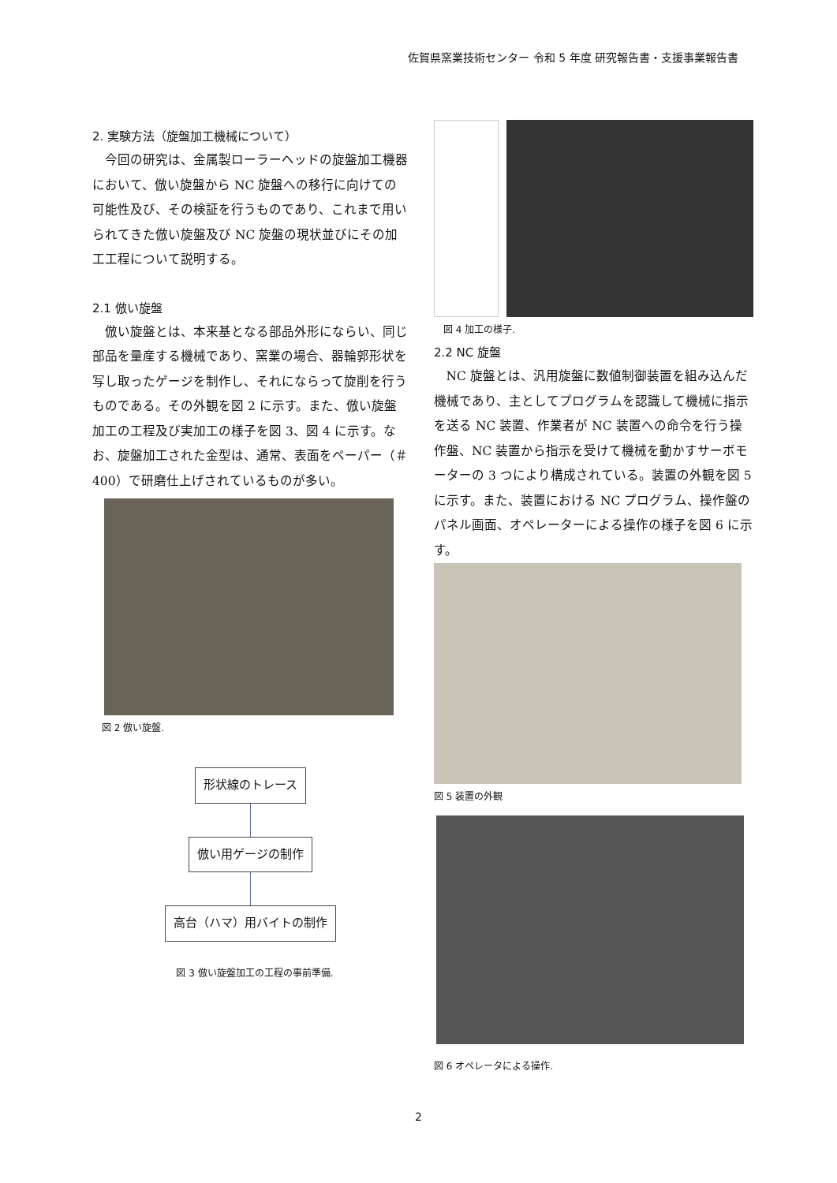佐賀県窯業技術センター 令和 5 年度 研究報告書・支援事業報告書
2. 実験方法（旋盤加工機械について）
今回の研究は、金属製ローラーヘッドの旋盤加工機器において、倣い旋盤から NC 旋盤への移行に向けての可能性及び、その検証を行うものであり、これまで用いられてきた倣い旋盤及び NC 旋盤の現状並びにその加工工程について説明する。
2.1 倣い旋盤
倣い旋盤とは、本来基となる部品外形にならい、同じ部品を量産する機械であり、窯業の場合、器輪郭形状を写し取ったゲージを制作し、それにならって旋削を行うものである。その外観を図 2 に示す。また、倣い旋盤加工の工程及び実加工の様子を図 3、図 4 に示す。なお、旋盤加工された金型は、通常、表面をペーパー（＃400）で研磨仕上げされているものが多い。
図 2 倣い旋盤.
形状線のトレース 倣い用ゲージの制作 高台（ハマ）用バイトの制作
図 3 倣い旋盤加工の工程の事前準備.
図 4 加工の様子.
2.2 NC 旋盤
NC 旋盤とは、汎用旋盤に数値制御装置を組み込んだ機械であり、主としてプログラムを認識して機械に指示を送る NC 装置、作業者が NC 装置への命令を行う操作盤、NC 装置から指示を受けて機械を動かすサーボモーターの 3 つにより構成されている。装置の外観を図 5 に示す。また、装置における NC プログラム、操作盤のパネル画面、オペレーターによる操作の様子を図 6 に示す。
図 5 装置の外観
図 6 オペレータによる操作.
2